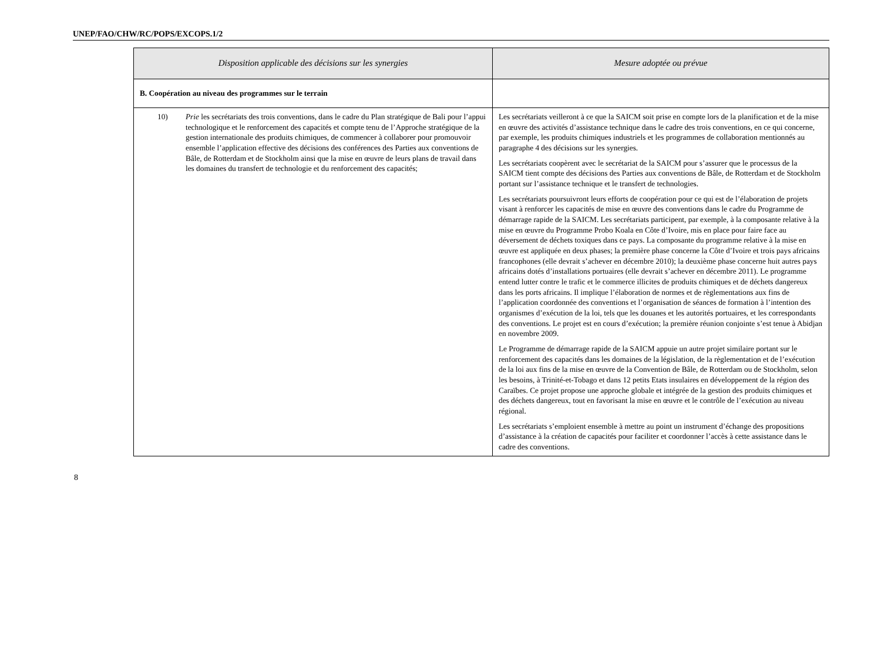UNEP/FAO/CHW/RC/POPS/EXCOPS.1/2
| Disposition applicable des décisions sur les synergies | Mesure adoptée ou prévue |
| --- | --- |
| B. Coopération au niveau des programmes sur le terrain | |
| 10) Prie les secrétariats des trois conventions, dans le cadre du Plan stratégique de Bali pour l’appui technologique et le renforcement des capacités et compte tenu de l’Approche stratégique de la gestion internationale des produits chimiques, de commencer à collaborer pour promouvoir ensemble l’application effective des décisions des conférences des Parties aux conventions de Bâle, de Rotterdam et de Stockholm ainsi que la mise en œuvre de leurs plans de travail dans les domaines du transfert de technologie et du renforcement des capacités; | Les secrétariats veilleront à ce que la SAICM soit prise en compte lors de la planification et de la mise en œuvre des activités d’assistance technique dans le cadre des trois conventions, en ce qui concerne, par exemple, les produits chimiques industriels et les programmes de collaboration mentionnés au paragraphe 4 des décisions sur les synergies. Les secrétariats coopèrent avec le secrétariat de la SAICM pour s’assurer que le processus de la SAICM tient compte des décisions des Parties aux conventions de Bâle, de Rotterdam et de Stockholm portant sur l’assistance technique et le transfert de technologies. Les secrétariats poursuivront leurs efforts de coopération pour ce qui est de l’élaboration de projets visant à renforcer les capacités de mise en œuvre des conventions dans le cadre du Programme de démarrage rapide de la SAICM. Les secrétariats participent, par exemple, à la composante relative à la mise en œuvre du Programme Probo Koala en Côte d’Ivoire, mis en place pour faire face au déversement de déchets toxiques dans ce pays. La composante du programme relative à la mise en œuvre est appliquée en deux phases; la première phase concerne la Côte d’Ivoire et trois pays africains francophones (elle devrait s’achever en décembre 2010); la deuxième phase concerne huit autres pays africains dotés d’installations portuaires (elle devrait s’achever en décembre 2011). Le programme entend lutter contre le trafic et le commerce illicites de produits chimiques et de déchets dangereux dans les ports africains. Il implique l’élaboration de normes et de règlementations aux fins de l’application coordonnée des conventions et l’organisation de séances de formation à l’intention des organismes d’exécution de la loi, tels que les douanes et les autorités portuaires, et les correspondants des conventions. Le projet est en cours d’exécution; la première réunion conjointe s’est tenue à Abidjan en novembre 2009. Le Programme de démarrage rapide de la SAICM appuie un autre projet similaire portant sur le renforcement des capacités dans les domaines de la législation, de la règlementation et de l’exécution de la loi aux fins de la mise en œuvre de la Convention de Bâle, de Rotterdam ou de Stockholm, selon les besoins, à Trinité-et-Tobago et dans 12 petits Etats insulaires en développement de la région des Caraïbes. Ce projet propose une approche globale et intégrée de la gestion des produits chimiques et des déchets dangereux, tout en favorisant la mise en œuvre et le contrôle de l’exécution au niveau régional. Les secrétariats s’emploient ensemble à mettre au point un instrument d’échange des propositions d’assistance à la création de capacités pour faciliter et coordonner l’accès à cette assistance dans le cadre des conventions. |
8